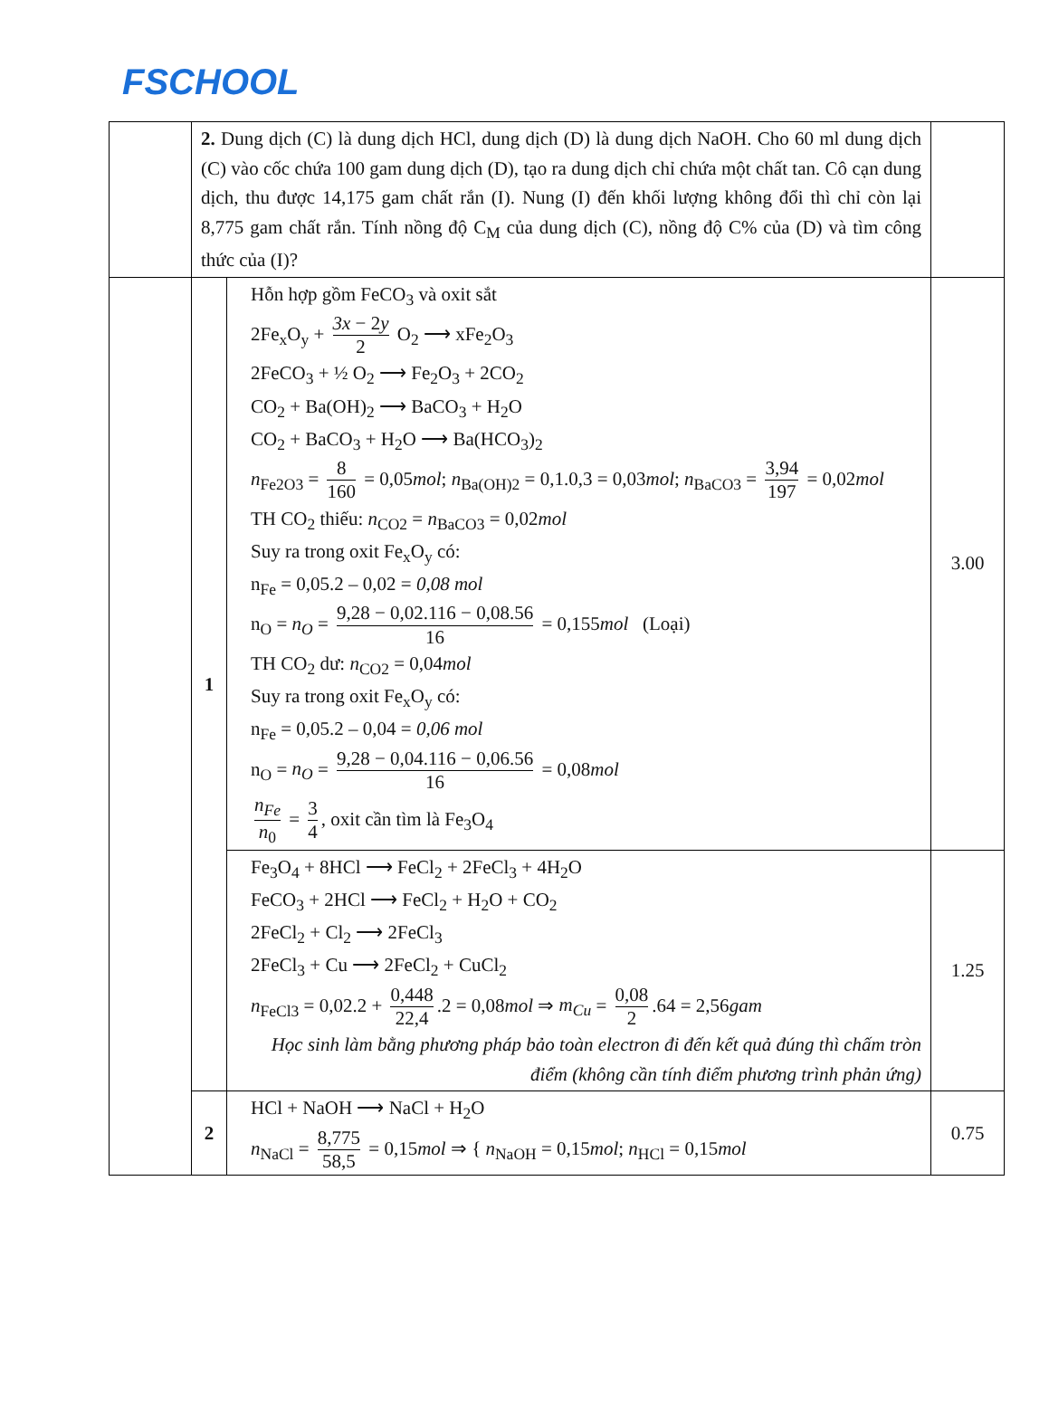FSCHOOL
| | 2. Dung dịch (C) là dung dịch HCl, dung dịch (D) là dung dịch NaOH. Cho 60 ml dung dịch (C) vào cốc chứa 100 gam dung dịch (D), tạo ra dung dịch chỉ chứa một chất tan. Cô cạn dung dịch, thu được 14,175 gam chất rắn (I). Nung (I) đến khối lượng không đổi thì chỉ còn lại 8,775 gam chất rắn. Tính nồng độ C<sub>M</sub> của dung dịch (C), nồng độ C% của (D) và tìm công thức của (I)? | | |
| | 1 | Hỗn hợp gồm FeCO<sub>3</sub> và oxit sắt 2Fe<sub>x</sub>O<sub>y</sub> + 3x − 2 y 2 O<sub>2</sub> ⟶ xFe<sub>2</sub>O<sub>3</sub> 2FeCO<sub>3</sub> + ½ O<sub>2</sub> ⟶ Fe<sub>2</sub>O<sub>3</sub> + 2CO<sub>2</sub> CO<sub>2</sub> + Ba(OH)<sub>2</sub> ⟶ BaCO<sub>3</sub> + H<sub>2</sub>O CO<sub>2</sub> + BaCO<sub>3</sub> + H<sub>2</sub>O ⟶ Ba(HCO<sub>3</sub>)<sub>2</sub> n<sub>Fe2O3</sub> = 8 160 = 0,05 mol ; n<sub>Ba(OH)2</sub> = 0,1.0,3 = 0,03 mol ; n<sub>BaCO3</sub> = 3,94 197 = 0,02 mol TH CO<sub>2</sub> thiếu: n<sub>CO2</sub> = n<sub>BaCO3</sub> = 0,02 mol Suy ra trong oxit Fe<sub>x</sub>O<sub>y</sub> có: n<sub>Fe</sub> = 0,05.2 – 0,02 = 0,08 mol n<sub>O</sub> = n<sub>O</sub> = 9,28 − 0,02.116 − 0,08.56 16 = 0,155 mol (Loại) TH CO<sub>2</sub> dư: n<sub>CO2</sub> = 0,04 mol Suy ra trong oxit Fe<sub>x</sub>O<sub>y</sub> có: n<sub>Fe</sub> = 0,05.2 – 0,04 = 0,06 mol n<sub>O</sub> = n<sub>O</sub> = 9,28 − 0,04.116 − 0,06.56 16 = 0,08 mol n<sub>Fe</sub> n<sub>0</sub> = 3 4 , oxit cần tìm là Fe<sub>3</sub>O<sub>4</sub> | 3.00 |
| | | Fe<sub>3</sub>O<sub>4</sub> + 8HCl ⟶ FeCl<sub>2</sub> + 2FeCl<sub>3</sub> + 4H<sub>2</sub>O FeCO<sub>3</sub> + 2HCl ⟶ FeCl<sub>2</sub> + H<sub>2</sub>O + CO<sub>2</sub> 2FeCl<sub>2</sub> + Cl<sub>2</sub> ⟶ 2FeCl<sub>3</sub> 2FeCl<sub>3</sub> + Cu ⟶ 2FeCl<sub>2</sub> + CuCl<sub>2</sub> n<sub>FeCl3</sub> = 0,02.2 + 0,448 22,4 .2 = 0,08 mol ⇒ m<sub>Cu</sub> = 0,08 2 .64 = 2,56 gam Học sinh làm bằng phương pháp bảo toàn electron đi đến kết quả đúng thì chấm tròn điểm (không cần tính điểm phương trình phản ứng) | 1.25 |
| | 2 | HCl + NaOH ⟶ NaCl + H<sub>2</sub>O n<sub>NaCl</sub> = 8,775 58,5 = 0,15 mol ⇒ { n<sub>NaOH</sub> = 0,15 mol ; n<sub>HCl</sub> = 0,15 mol | 0.75 |